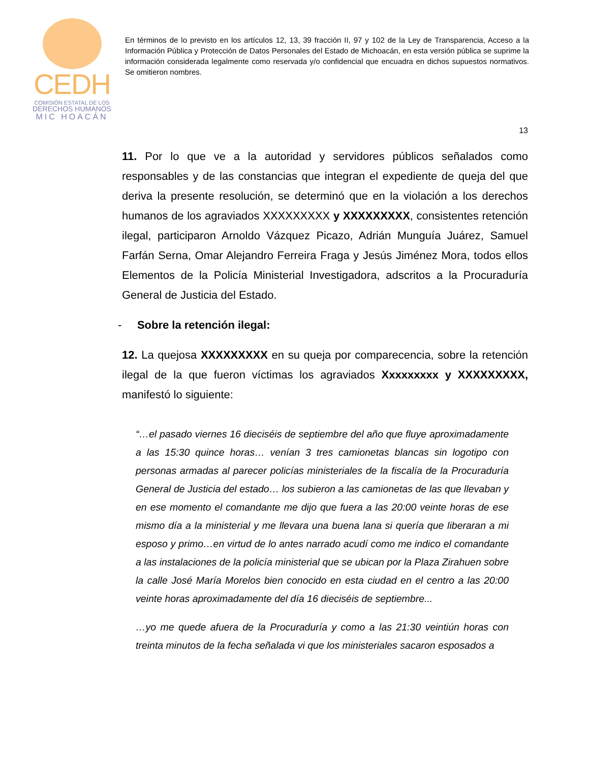CEDH
COMISIÓN ESTATAL DE LOS
DERECHOS HUMANOS
MIC HOACÁN
En términos de lo previsto en los artículos 12, 13, 39 fracción II, 97 y 102 de la Ley de Transparencia, Acceso a la Información Pública y Protección de Datos Personales del Estado de Michoacán, en esta versión pública se suprime la información considerada legalmente como reservada y/o confidencial que encuadra en dichos supuestos normativos. Se omitieron nombres.
13
11. Por lo que ve a la autoridad y servidores públicos señalados como responsables y de las constancias que integran el expediente de queja del que deriva la presente resolución, se determinó que en la violación a los derechos humanos de los agraviados XXXXXXXXX y XXXXXXXXX, consistentes retención ilegal, participaron Arnoldo Vázquez Picazo, Adrián Munguía Juárez, Samuel Farfán Serna, Omar Alejandro Ferreira Fraga y Jesús Jiménez Mora, todos ellos Elementos de la Policía Ministerial Investigadora, adscritos a la Procuraduría General de Justicia del Estado.
- Sobre la retención ilegal:
12. La quejosa XXXXXXXXX en su queja por comparecencia, sobre la retención ilegal de la que fueron víctimas los agraviados Xxxxxxxxx y XXXXXXXXX, manifestó lo siguiente:
“…el pasado viernes 16 dieciséis de septiembre del año que fluye aproximadamente a las 15:30 quince horas… venían 3 tres camionetas blancas sin logotipo con personas armadas al parecer policías ministeriales de la fiscalía de la Procuraduría General de Justicia del estado… los subieron a las camionetas de las que llevaban y en ese momento el comandante me dijo que fuera a las 20:00 veinte horas de ese mismo día a la ministerial y me llevara una buena lana si quería que liberaran a mi esposo y primo…en virtud de lo antes narrado acudí como me indico el comandante a las instalaciones de la policía ministerial que se ubican por la Plaza Zirahuen sobre la calle José María Morelos bien conocido en esta ciudad en el centro a las 20:00 veinte horas aproximadamente del día 16 dieciséis de septiembre...
…yo me quede afuera de la Procuraduría y como a las 21:30 veintiún horas con treinta minutos de la fecha señalada vi que los ministeriales sacaron esposados a